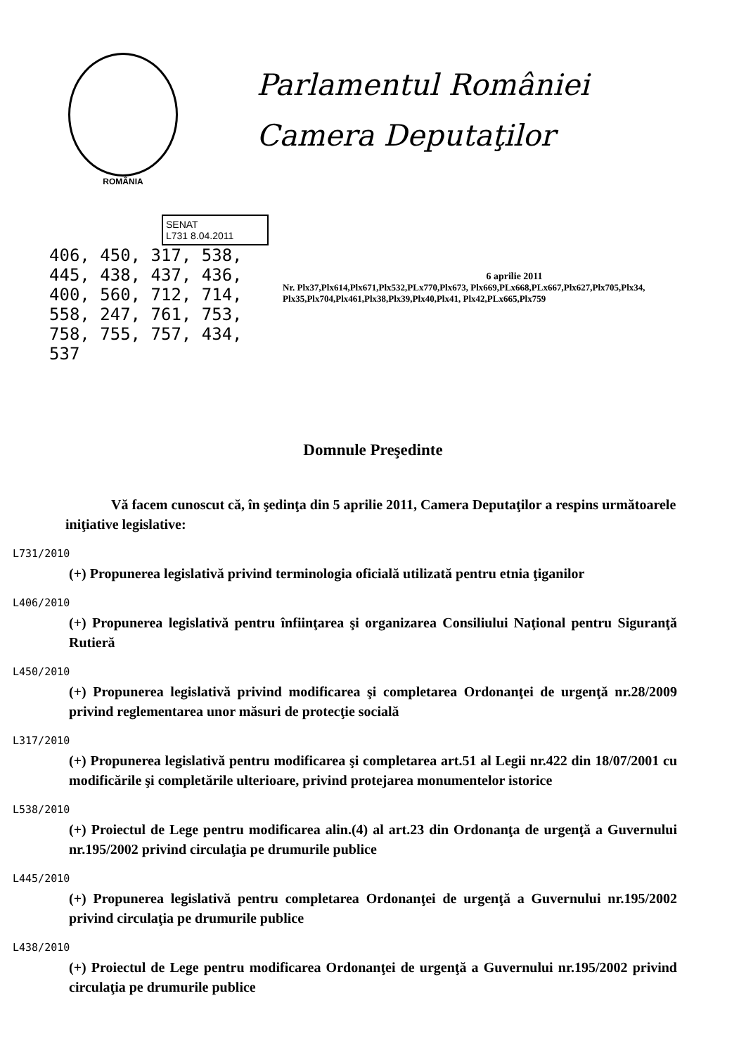ROMÂNIA
Parlamentul României
Camera Deputaţilor
SENAT
L731 8.04.2011
406, 450, 317, 538, 445, 438, 437, 436, 400, 560, 712, 714, 558, 247, 761, 753, 758, 755, 757, 434, 537
6 aprilie 2011
Nr. Plx37,Plx614,Plx671,Plx532,PLx770,Plx673, Plx669,PLx668,PLx667,Plx627,Plx705,Plx34, Plx35,Plx704,Plx461,Plx38,Plx39,Plx40,Plx41, Plx42,PLx665,Plx759
Domnule Preşedinte
Vă facem cunoscut că, în şedinţa din 5 aprilie 2011, Camera Deputaţilor a respins următoarele iniţiative legislative:
L731/2010
(+) Propunerea legislativă privind terminologia oficială utilizată pentru etnia ţiganilor
L406/2010
(+) Propunerea legislativă pentru înfiinţarea şi organizarea Consiliului Naţional pentru Siguranţă Rutieră
L450/2010
(+) Propunerea legislativă privind modificarea şi completarea Ordonanţei de urgenţă nr.28/2009 privind reglementarea unor măsuri de protecţie socială
L317/2010
(+) Propunerea legislativă pentru modificarea şi completarea art.51 al Legii nr.422 din 18/07/2001 cu modificările şi completările ulterioare, privind protejarea monumentelor istorice
L538/2010
(+) Proiectul de Lege pentru modificarea alin.(4) al art.23 din Ordonanţa de urgenţă a Guvernului nr.195/2002 privind circulaţia pe drumurile publice
L445/2010
(+) Propunerea legislativă pentru completarea Ordonanţei de urgenţă a Guvernului nr.195/2002 privind circulaţia pe drumurile publice
L438/2010
(+) Proiectul de Lege pentru modificarea Ordonanţei de urgenţă a Guvernului nr.195/2002 privind circulaţia pe drumurile publice